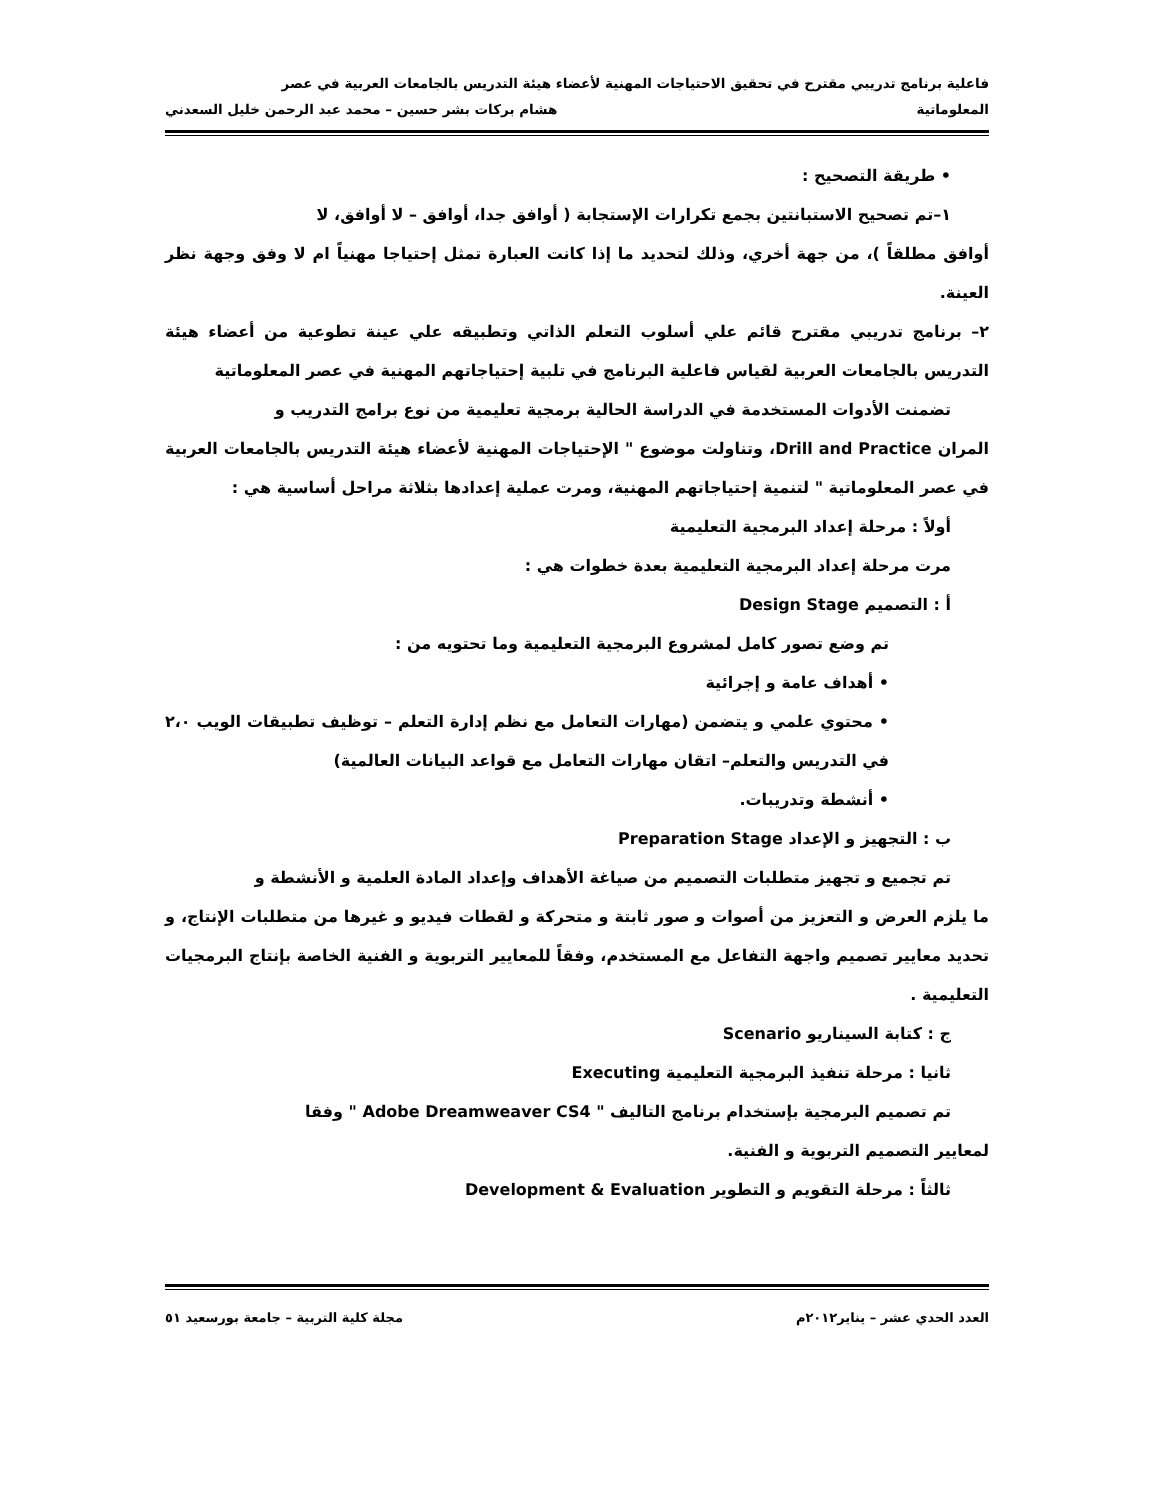فاعلية برنامج تدريبي مقترح في تحقيق الاحتياجات المهنية لأعضاء هيئة التدريس بالجامعات العربية في عصر
المعلوماتية هشام بركات بشر حسين – محمد عبد الرحمن خليل السعدني
• طريقة التصحيح :
١–تم تصحيح الاستبانتين بجمع تكرارات الإستجابة ( أوافق جدا، أوافق – لا أوافق، لا
أوافق مطلقاً )، من جهة أخري، وذلك لتحديد ما إذا كانت العبارة تمثل إحتياجا مهنياً ام لا وفق وجهة نظر العينة.
٢– برنامج تدريبي مقترح قائم علي أسلوب التعلم الذاتي وتطبيقه علي عينة تطوعية من أعضاء هيئة التدريس بالجامعات العربية لقياس فاعلية البرنامج في تلبية إحتياجاتهم المهنية في عصر المعلوماتية
تضمنت الأدوات المستخدمة في الدراسة الحالية برمجية تعليمية من نوع برامج التدريب و
المران Drill and Practice، وتناولت موضوع " الإحتياجات المهنية لأعضاء هيئة التدريس بالجامعات العربية في عصر المعلوماتية " لتنمية إحتياجاتهم المهنية، ومرت عملية إعدادها بثلاثة مراحل أساسية هي :
أولاً : مرحلة إعداد البرمجية التعليمية
مرت مرحلة إعداد البرمجية التعليمية بعدة خطوات هي :
أ : التصميم Design Stage
تم وضع تصور كامل لمشروع البرمجية التعليمية وما تحتويه من :
• أهداف عامة و إجرائية
• محتوي علمي و يتضمن (مهارات التعامل مع نظم إدارة التعلم – توظيف تطبيقات الويب ٢،٠ في التدريس والتعلم– اتقان مهارات التعامل مع قواعد البيانات العالمية)
• أنشطة وتدريبات.
ب : التجهيز و الإعداد Preparation Stage
تم تجميع و تجهيز متطلبات التصميم من صياغة الأهداف وإعداد المادة العلمية و الأنشطة و
ما يلزم العرض و التعزيز من أصوات و صور ثابتة و متحركة و لقطات فيديو و غيرها من متطلبات الإنتاج، و تحديد معايير تصميم واجهة التفاعل مع المستخدم، وفقاً للمعايير التربوية و الفنية الخاصة بإنتاج البرمجيات التعليمية .
ج : كتابة السيناريو Scenario
ثانيا : مرحلة تنفيذ البرمجية التعليمية Executing
تم تصميم البرمجية بإستخدام برنامج التاليف " Adobe Dreamweaver CS4 " وفقا
لمعايير التصميم التربوية و الفنية.
ثالثاً : مرحلة التقويم و التطوير Development & Evaluation
العدد الحدي عشر – يناير٢٠١٢م مجلة كلية التربية – جامعة بورسعيد ٥١